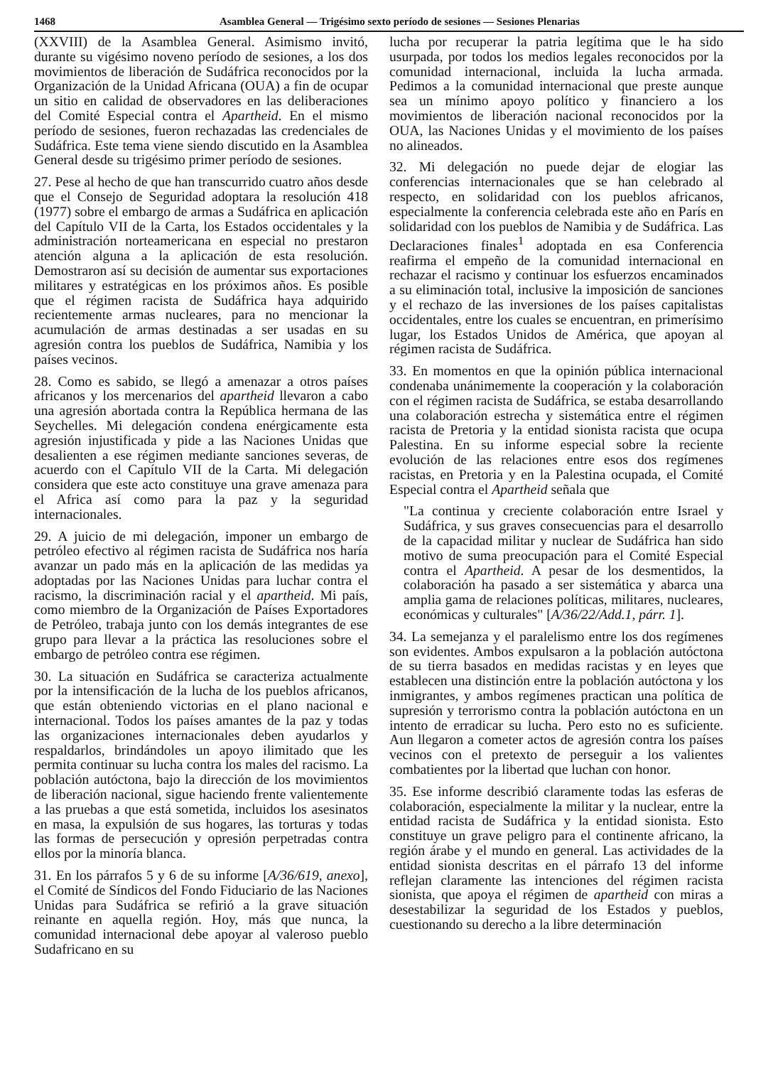1468 Asamblea General — Trigésimo sexto período de sesiones — Sesiones Plenarias
(XXVIII) de la Asamblea General. Asimismo invitó, durante su vigésimo noveno período de sesiones, a los dos movimientos de liberación de Sudáfrica reconocidos por la Organización de la Unidad Africana (OUA) a fin de ocupar un sitio en calidad de observadores en las deliberaciones del Comité Especial contra el Apartheid. En el mismo período de sesiones, fueron rechazadas las credenciales de Sudáfrica. Este tema viene siendo discutido en la Asamblea General desde su trigésimo primer período de sesiones.
27. Pese al hecho de que han transcurrido cuatro años desde que el Consejo de Seguridad adoptara la resolución 418 (1977) sobre el embargo de armas a Sudáfrica en aplicación del Capítulo VII de la Carta, los Estados occidentales y la administración norteamericana en especial no prestaron atención alguna a la aplicación de esta resolución. Demostraron así su decisión de aumentar sus exportaciones militares y estratégicas en los próximos años. Es posible que el régimen racista de Sudáfrica haya adquirido recientemente armas nucleares, para no mencionar la acumulación de armas destinadas a ser usadas en su agresión contra los pueblos de Sudáfrica, Namibia y los países vecinos.
28. Como es sabido, se llegó a amenazar a otros países africanos y los mercenarios del apartheid llevaron a cabo una agresión abortada contra la República hermana de las Seychelles. Mi delegación condena enérgicamente esta agresión injustificada y pide a las Naciones Unidas que desalienten a ese régimen mediante sanciones severas, de acuerdo con el Capítulo VII de la Carta. Mi delegación considera que este acto constituye una grave amenaza para el Africa así como para la paz y la seguridad internacionales.
29. A juicio de mi delegación, imponer un embargo de petróleo efectivo al régimen racista de Sudáfrica nos haría avanzar un pado más en la aplicación de las medidas ya adoptadas por las Naciones Unidas para luchar contra el racismo, la discriminación racial y el apartheid. Mi país, como miembro de la Organización de Países Exportadores de Petróleo, trabaja junto con los demás integrantes de ese grupo para llevar a la práctica las resoluciones sobre el embargo de petróleo contra ese régimen.
30. La situación en Sudáfrica se caracteriza actualmente por la intensificación de la lucha de los pueblos africanos, que están obteniendo victorias en el plano nacional e internacional. Todos los países amantes de la paz y todas las organizaciones internacionales deben ayudarlos y respaldarlos, brindándoles un apoyo ilimitado que les permita continuar su lucha contra los males del racismo. La población autóctona, bajo la dirección de los movimientos de liberación nacional, sigue haciendo frente valientemente a las pruebas a que está sometida, incluidos los asesinatos en masa, la expulsión de sus hogares, las torturas y todas las formas de persecución y opresión perpetradas contra ellos por la minoría blanca.
31. En los párrafos 5 y 6 de su informe [A/36/619, anexo], el Comité de Síndicos del Fondo Fiduciario de las Naciones Unidas para Sudáfrica se refirió a la grave situación reinante en aquella región. Hoy, más que nunca, la comunidad internacional debe apoyar al valeroso pueblo Sudafricano en su
lucha por recuperar la patria legítima que le ha sido usurpada, por todos los medios legales reconocidos por la comunidad internacional, incluida la lucha armada. Pedimos a la comunidad internacional que preste aunque sea un mínimo apoyo político y financiero a los movimientos de liberación nacional reconocidos por la OUA, las Naciones Unidas y el movimiento de los países no alineados.
32. Mi delegación no puede dejar de elogiar las conferencias internacionales que se han celebrado al respecto, en solidaridad con los pueblos africanos, especialmente la conferencia celebrada este año en París en solidaridad con los pueblos de Namibia y de Sudáfrica. Las Declaraciones finales<sup>1</sup> adoptada en esa Conferencia reafirma el empeño de la comunidad internacional en rechazar el racismo y continuar los esfuerzos encaminados a su eliminación total, inclusive la imposición de sanciones y el rechazo de las inversiones de los países capitalistas occidentales, entre los cuales se encuentran, en primerísimo lugar, los Estados Unidos de América, que apoyan al régimen racista de Sudáfrica.
33. En momentos en que la opinión pública internacional condenaba unánimemente la cooperación y la colaboración con el régimen racista de Sudáfrica, se estaba desarrollando una colaboración estrecha y sistemática entre el régimen racista de Pretoria y la entidad sionista racista que ocupa Palestina. En su informe especial sobre la reciente evolución de las relaciones entre esos dos regímenes racistas, en Pretoria y en la Palestina ocupada, el Comité Especial contra el Apartheid señala que
"La continua y creciente colaboración entre Israel y Sudáfrica, y sus graves consecuencias para el desarrollo de la capacidad militar y nuclear de Sudáfrica han sido motivo de suma preocupación para el Comité Especial contra el Apartheid. A pesar de los desmentidos, la colaboración ha pasado a ser sistemática y abarca una amplia gama de relaciones políticas, militares, nucleares, económicas y culturales" [A/36/22/Add.1, párr. 1].
34. La semejanza y el paralelismo entre los dos regímenes son evidentes. Ambos expulsaron a la población autóctona de su tierra basados en medidas racistas y en leyes que establecen una distinción entre la población autóctona y los inmigrantes, y ambos regímenes practican una política de supresión y terrorismo contra la población autóctona en un intento de erradicar su lucha. Pero esto no es suficiente. Aun llegaron a cometer actos de agresión contra los países vecinos con el pretexto de perseguir a los valientes combatientes por la libertad que luchan con honor.
35. Ese informe describió claramente todas las esferas de colaboración, especialmente la militar y la nuclear, entre la entidad racista de Sudáfrica y la entidad sionista. Esto constituye un grave peligro para el continente africano, la región árabe y el mundo en general. Las actividades de la entidad sionista descritas en el párrafo 13 del informe reflejan claramente las intenciones del régimen racista sionista, que apoya el régimen de apartheid con miras a desestabilizar la seguridad de los Estados y pueblos, cuestionando su derecho a la libre determinación